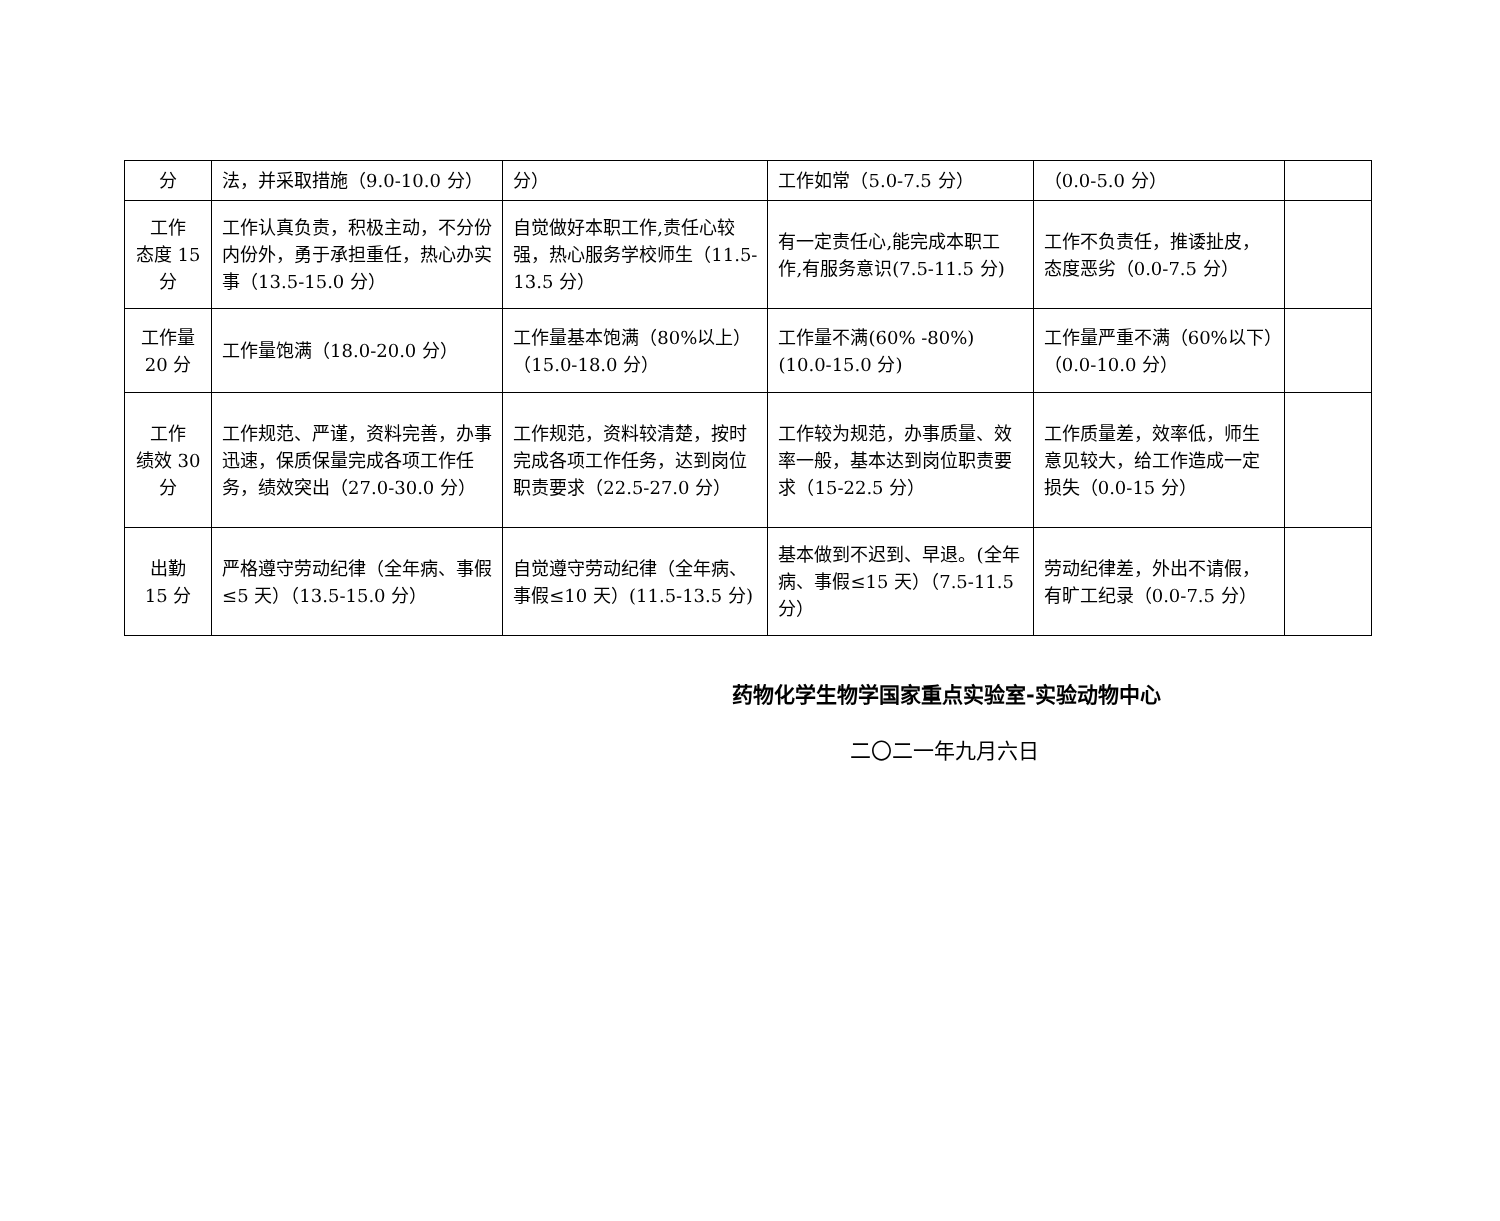| 分 | 法，并采取措施（9.0-10.0 分） | 分） | 工作如常（5.0-7.5 分） | （0.0-5.0 分） | |
| 工作 态度 15 分 | 工作认真负责，积极主动，不分份内份外，勇于承担重任，热心办实事（13.5-15.0 分） | 自觉做好本职工作,责任心较强，热心服务学校师生（11.5-13.5 分） | 有一定责任心,能完成本职工作,有服务意识(7.5-11.5 分) | 工作不负责任，推诿扯皮，态度恶劣（0.0-7.5 分） | |
| 工作量 20 分 | 工作量饱满（18.0-20.0 分） | 工作量基本饱满（80%以上）（15.0-18.0 分） | 工作量不满(60% -80%)(10.0-15.0 分) | 工作量严重不满（60%以下）（0.0-10.0 分） | |
| 工作 绩效 30 分 | 工作规范、严谨，资料完善，办事迅速，保质保量完成各项工作任务，绩效突出（27.0-30.0 分） | 工作规范，资料较清楚，按时完成各项工作任务，达到岗位职责要求（22.5-27.0 分） | 工作较为规范，办事质量、效率一般，基本达到岗位职责要求（15-22.5 分） | 工作质量差，效率低，师生意见较大，给工作造成一定损失（0.0-15 分） | |
| 出勤 15 分 | 严格遵守劳动纪律（全年病、事假≤5 天）（13.5-15.0 分） | 自觉遵守劳动纪律（全年病、事假≤10 天）(11.5-13.5 分) | 基本做到不迟到、早退。(全年病、事假≤15 天）（7.5-11.5 分） | 劳动纪律差，外出不请假，有旷工纪录（0.0-7.5 分） | |
药物化学生物学国家重点实验室-实验动物中心
二〇二一年九月六日